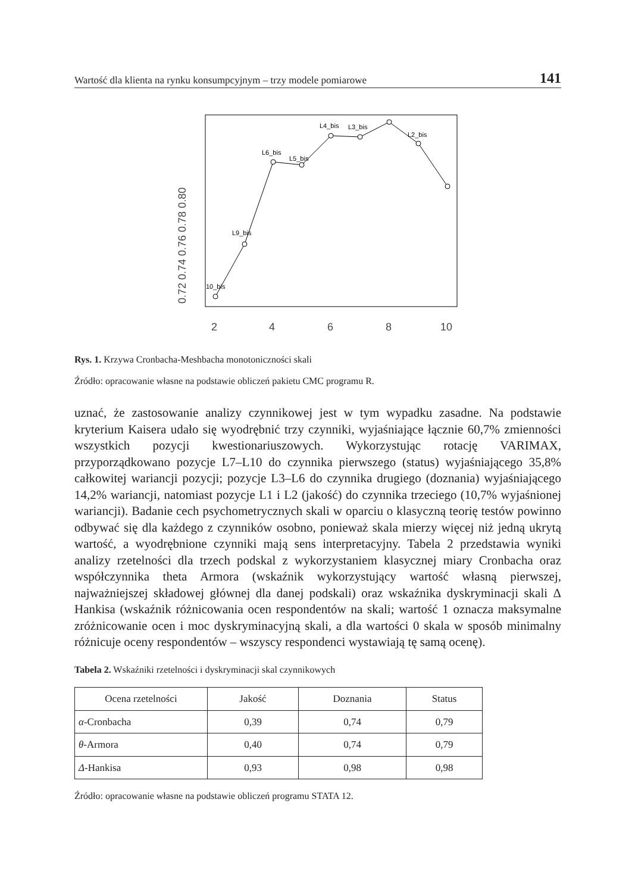Wartość dla klienta na rynku konsumpcyjnym – trzy modele pomiarowe 141
0.72 0.74 0.76 0.78 0.80
2
4
6
8
10
10_bis
L9_bis
L6_bis
L5_bis
L4_bis
L3_bis
L2_bis
Rys. 1. Krzywa Cronbacha-Meshbacha monotoniczności skali
Źródło: opracowanie własne na podstawie obliczeń pakietu CMC programu R.
uznać, że zastosowanie analizy czynnikowej jest w tym wypadku zasadne. Na podstawie kryterium Kaisera udało się wyodrębnić trzy czynniki, wyjaśniające łącznie 60,7% zmienności wszystkich pozycji kwestionariuszowych. Wykorzystując rotację VARIMAX, przyporządkowano pozycje L7–L10 do czynnika pierwszego (status) wyjaśniającego 35,8% całkowitej wariancji pozycji; pozycje L3–L6 do czynnika drugiego (doznania) wyjaśniającego 14,2% wariancji, natomiast pozycje L1 i L2 (jakość) do czynnika trzeciego (10,7% wyjaśnionej wariancji). Badanie cech psychometrycznych skali w oparciu o klasyczną teorię testów powinno odbywać się dla każdego z czynników osobno, ponieważ skala mierzy więcej niż jedną ukrytą wartość, a wyodrębnione czynniki mają sens interpretacyjny. Tabela 2 przedstawia wyniki analizy rzetelności dla trzech podskal z wykorzystaniem klasycznej miary Cronbacha oraz współczynnika theta Armora (wskaźnik wykorzystujący wartość własną pierwszej, najważniejszej składowej głównej dla danej podskali) oraz wskaźnika dyskryminacji skali Δ Hankisa (wskaźnik różnicowania ocen respondentów na skali; wartość 1 oznacza maksymalne zróżnicowanie ocen i moc dyskryminacyjną skali, a dla wartości 0 skala w sposób minimalny różnicuje oceny respondentów – wszyscy respondenci wystawiają tę samą ocenę).
Tabela 2. Wskaźniki rzetelności i dyskryminacji skal czynnikowych
| Ocena rzetelności | Jakość | Doznania | Status |
| --- | --- | --- | --- |
| α -Cronbacha | 0,39 | 0,74 | 0,79 |
| θ -Armora | 0,40 | 0,74 | 0,79 |
| Δ -Hankisa | 0,93 | 0,98 | 0,98 |
Źródło: opracowanie własne na podstawie obliczeń programu STATA 12.